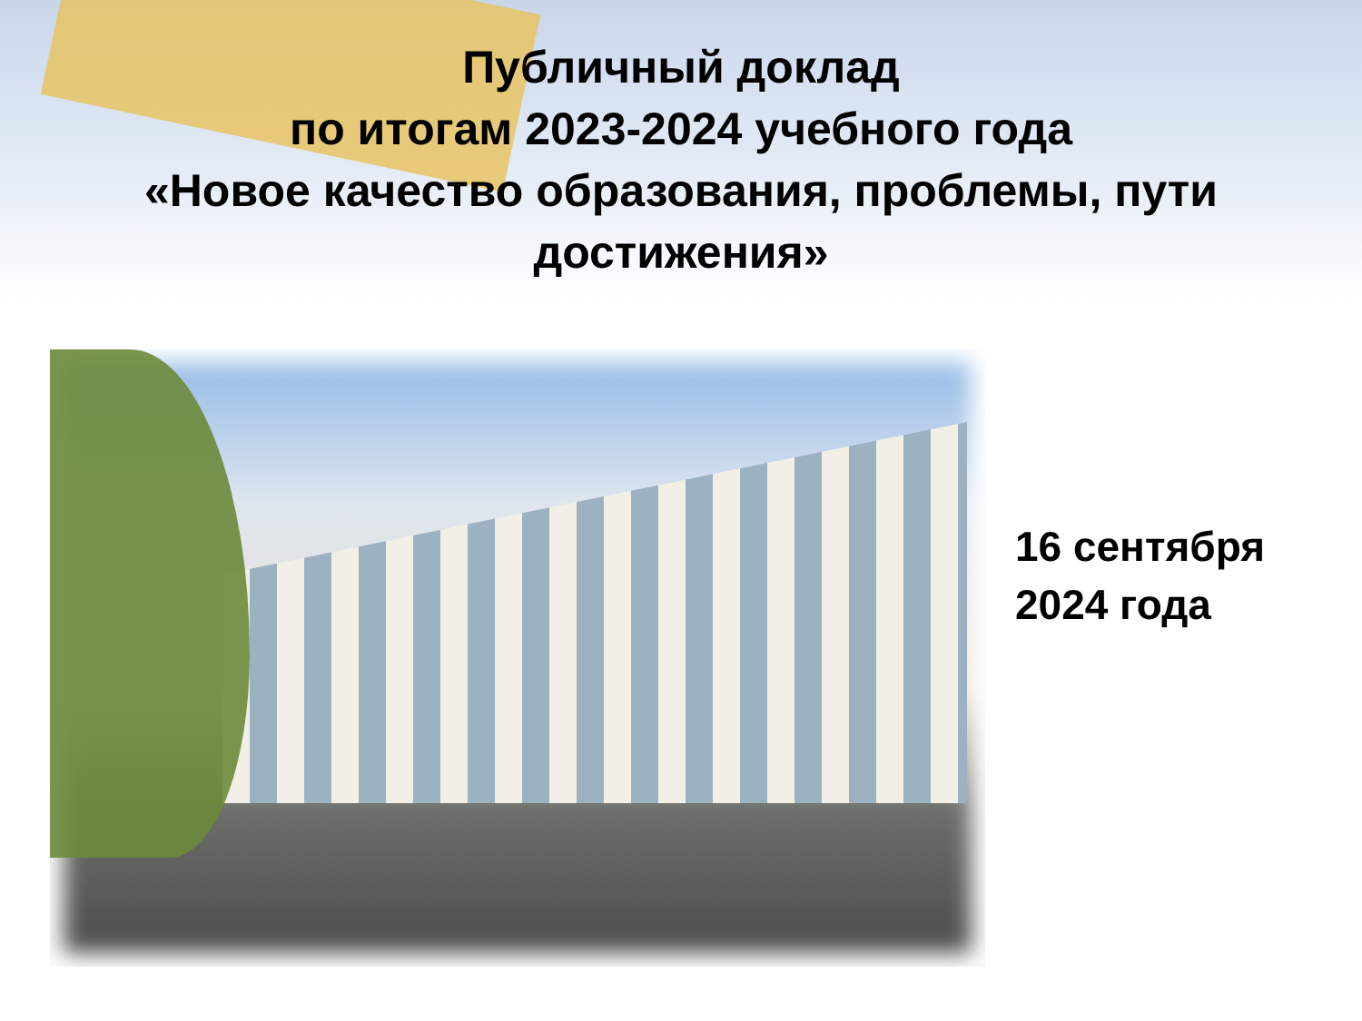Публичный доклад
по итогам 2023-2024 учебного года
«Новое качество образования, проблемы, пути
достижения»
16 сентября
2024 года